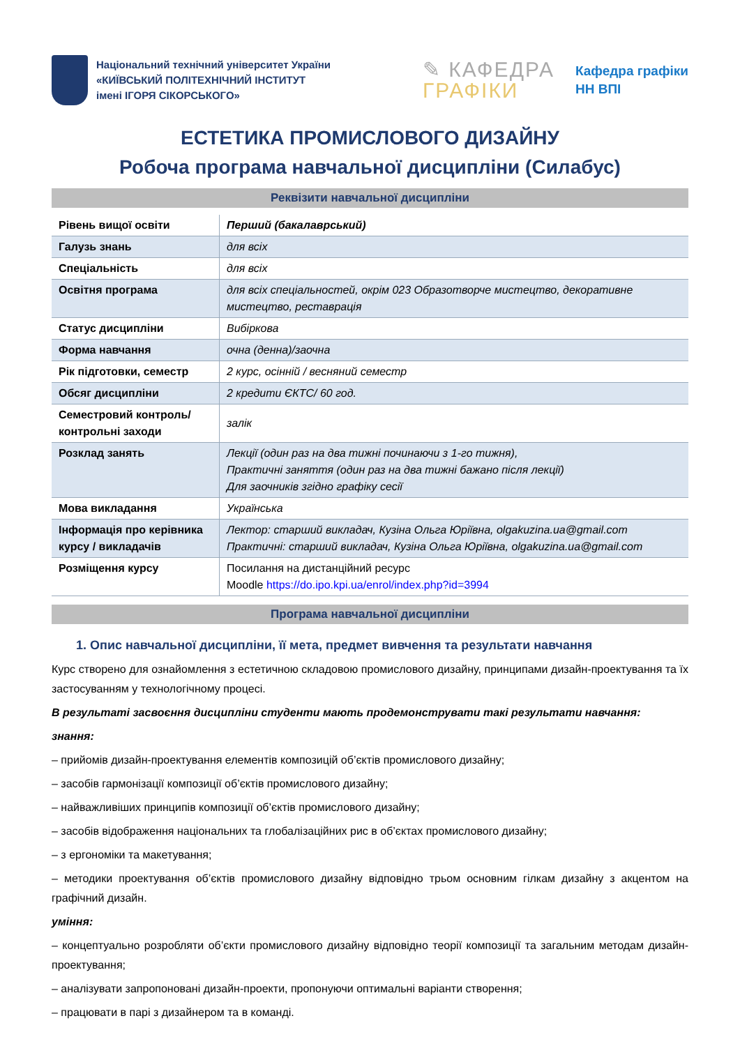Національний технічний університет України
«КИЇВСЬКИЙ ПОЛІТЕХНІЧНИЙ ІНСТИТУТ
імені ІГОРЯ СІКОРСЬКОГО»
✎ КАФЕДРА
ГРАФІКИ
Кафедра графіки
НН ВПІ
ЕСТЕТИКА ПРОМИСЛОВОГО ДИЗАЙНУ
Робоча програма навчальної дисципліни (Силабус)
Реквізити навчальної дисципліни
| Рівень вищої освіти | Перший (бакалаврський) |
| Галузь знань | для всіх |
| Спеціальність | для всіх |
| Освітня програма | для всіх спеціальностей, окрім 023 Образотворче мистецтво, декоративне мистецтво, реставрація |
| Статус дисципліни | Вибіркова |
| Форма навчання | очна (денна)/заочна |
| Рік підготовки, семестр | 2 курс, осінній / весняний семестр |
| Обсяг дисципліни | 2 кредити ЄКТС/ 60 год. |
| Семестровий контроль/ контрольні заходи | залік |
| Розклад занять | Лекції (один раз на два тижні починаючи з 1-го тижня), Практичні заняття (один раз на два тижні бажано після лекції) Для заочників згідно графіку сесії |
| Мова викладання | Українська |
| Інформація про керівника курсу / викладачів | Лектор: старший викладач, Кузіна Ольга Юріївна, olgakuzina.ua@gmail.com Практичні: старший викладач, Кузіна Ольга Юріївна, olgakuzina.ua@gmail.com |
| Розміщення курсу | Посилання на дистанційний ресурс Moodle https://do.ipo.kpi.ua/enrol/index.php?id=3994 |
Програма навчальної дисципліни
1. Опис навчальної дисципліни, її мета, предмет вивчення та результати навчання
Курс створено для ознайомлення з естетичною складовою промислового дизайну, принципами дизайн-проектування та їх застосуванням у технологічному процесі.
В результаті засвоєння дисципліни студенти мають продемонструвати такі результати навчання:
знання:
– прийомів дизайн-проектування елементів композицій об’єктів промислового дизайну;
– засобів гармонізації композиції об’єктів промислового дизайну;
– найважливіших принципів композиції об’єктів промислового дизайну;
– засобів відображення національних та глобалізаційних рис в об’єктах промислового дизайну;
– з ергономіки та макетування;
– методики проектування об’єктів промислового дизайну відповідно трьом основним гілкам дизайну з акцентом на графічний дизайн.
уміння:
– концептуально розробляти об’єкти промислового дизайну відповідно теорії композиції та загальним методам дизайн-проектування;
– аналізувати запропоновані дизайн-проекти, пропонуючи оптимальні варіанти створення;
– працювати в парі з дизайнером та в команді.